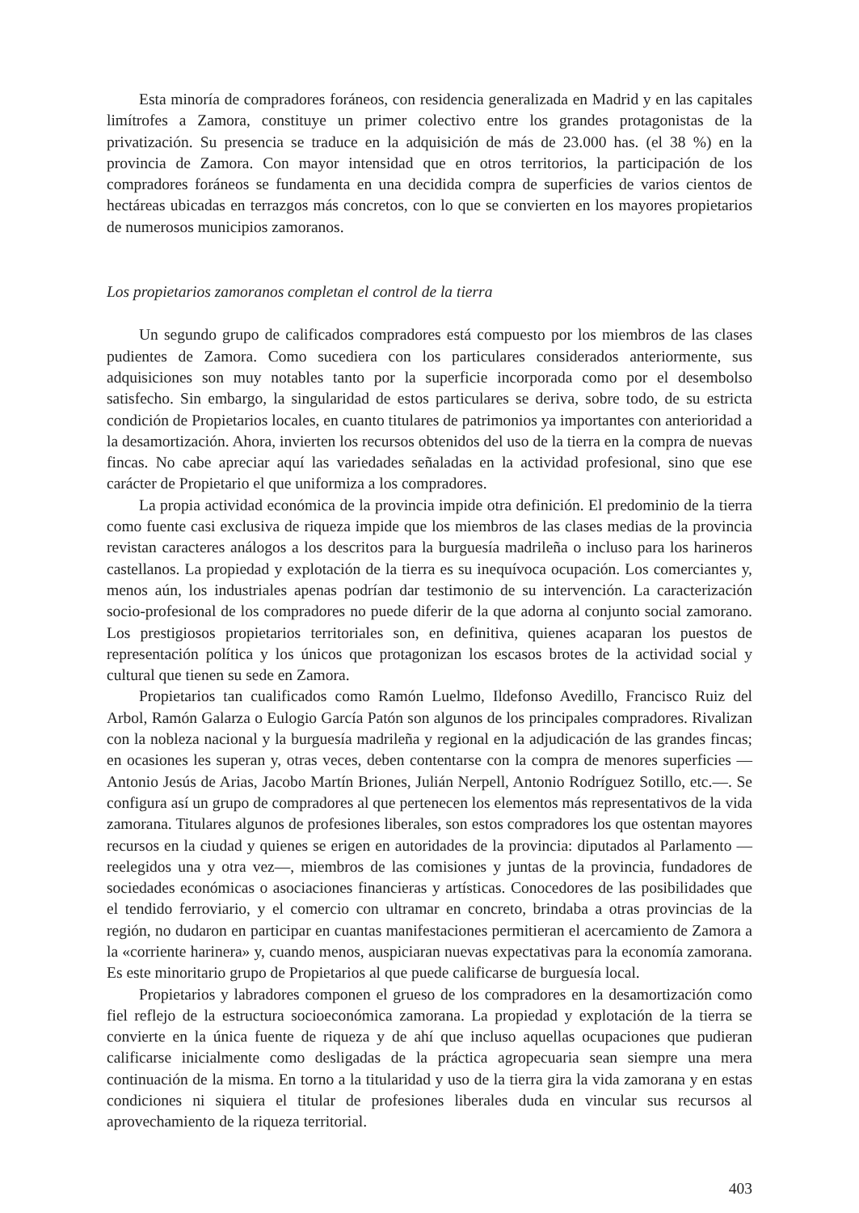Esta minoría de compradores foráneos, con residencia generalizada en Madrid y en las capitales limítrofes a Zamora, constituye un primer colectivo entre los grandes protagonistas de la privatización. Su presencia se traduce en la adquisición de más de 23.000 has. (el 38 %) en la provincia de Zamora. Con mayor intensidad que en otros territorios, la participación de los compradores foráneos se fundamenta en una decidida compra de superficies de varios cientos de hectáreas ubicadas en terrazgos más concretos, con lo que se convierten en los mayores propietarios de numerosos municipios zamoranos.
Los propietarios zamoranos completan el control de la tierra
Un segundo grupo de calificados compradores está compuesto por los miembros de las clases pudientes de Zamora. Como sucediera con los particulares considerados anteriormente, sus adquisiciones son muy notables tanto por la superficie incorporada como por el desembolso satisfecho. Sin embargo, la singularidad de estos particulares se deriva, sobre todo, de su estricta condición de Propietarios locales, en cuanto titulares de patrimonios ya importantes con anterioridad a la desamortización. Ahora, invierten los recursos obtenidos del uso de la tierra en la compra de nuevas fincas. No cabe apreciar aquí las variedades señaladas en la actividad profesional, sino que ese carácter de Propietario el que uniformiza a los compradores.
La propia actividad económica de la provincia impide otra definición. El predominio de la tierra como fuente casi exclusiva de riqueza impide que los miembros de las clases medias de la provincia revistan caracteres análogos a los descritos para la burguesía madrileña o incluso para los harineros castellanos. La propiedad y explotación de la tierra es su inequívoca ocupación. Los comerciantes y, menos aún, los industriales apenas podrían dar testimonio de su intervención. La caracterización socio-profesional de los compradores no puede diferir de la que adorna al conjunto social zamorano. Los prestigiosos propietarios territoriales son, en definitiva, quienes acaparan los puestos de representación política y los únicos que protagonizan los escasos brotes de la actividad social y cultural que tienen su sede en Zamora.
Propietarios tan cualificados como Ramón Luelmo, Ildefonso Avedillo, Francisco Ruiz del Arbol, Ramón Galarza o Eulogio García Patón son algunos de los principales compradores. Rivalizan con la nobleza nacional y la burguesía madrileña y regional en la adjudicación de las grandes fincas; en ocasiones les superan y, otras veces, deben contentarse con la compra de menores superficies —Antonio Jesús de Arias, Jacobo Martín Briones, Julián Nerpell, Antonio Rodríguez Sotillo, etc.—. Se configura así un grupo de compradores al que pertenecen los elementos más representativos de la vida zamorana. Titulares algunos de profesiones liberales, son estos compradores los que ostentan mayores recursos en la ciudad y quienes se erigen en autoridades de la provincia: diputados al Parlamento —reelegidos una y otra vez—, miembros de las comisiones y juntas de la provincia, fundadores de sociedades económicas o asociaciones financieras y artísticas. Conocedores de las posibilidades que el tendido ferroviario, y el comercio con ultramar en concreto, brindaba a otras provincias de la región, no dudaron en participar en cuantas manifestaciones permitieran el acercamiento de Zamora a la «corriente harinera» y, cuando menos, auspiciaran nuevas expectativas para la economía zamorana. Es este minoritario grupo de Propietarios al que puede calificarse de burguesía local.
Propietarios y labradores componen el grueso de los compradores en la desamortización como fiel reflejo de la estructura socioeconómica zamorana. La propiedad y explotación de la tierra se convierte en la única fuente de riqueza y de ahí que incluso aquellas ocupaciones que pudieran calificarse inicialmente como desligadas de la práctica agropecuaria sean siempre una mera continuación de la misma. En torno a la titularidad y uso de la tierra gira la vida zamorana y en estas condiciones ni siquiera el titular de profesiones liberales duda en vincular sus recursos al aprovechamiento de la riqueza territorial.
403